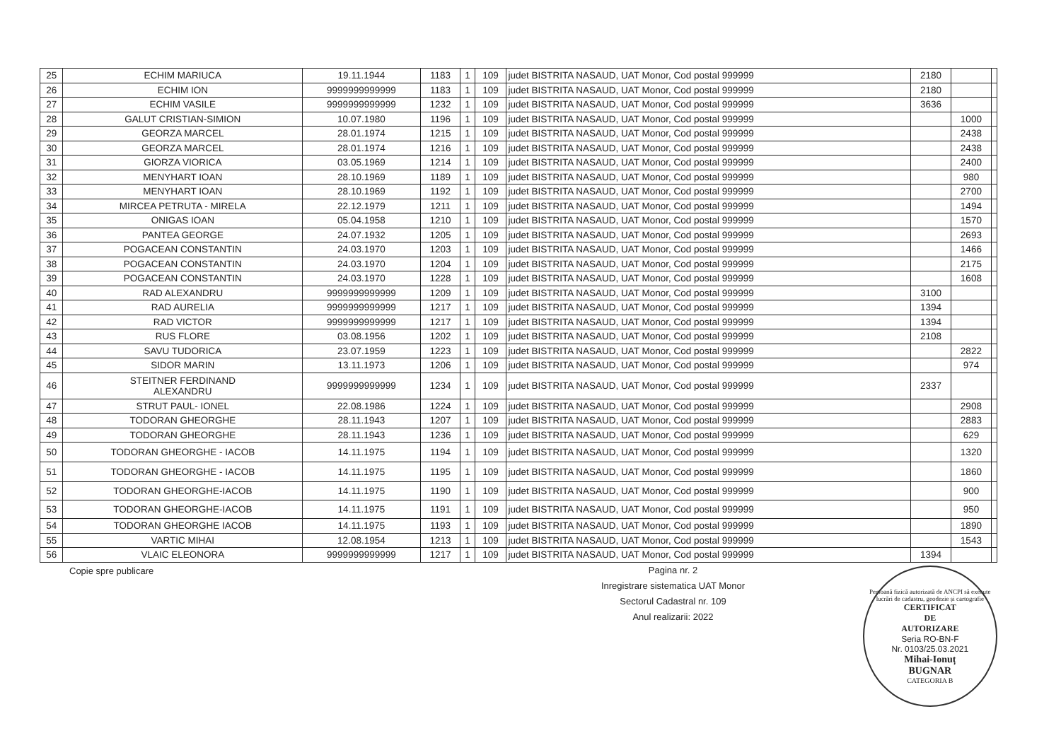| 25 | ECHIM MARIUCA | 19.11.1944 | 1183 | 1 | 109 | judet BISTRITA NASAUD, UAT Monor, Cod postal 999999 | 2180 | | |
| 26 | ECHIM ION | 9999999999999 | 1183 | 1 | 109 | judet BISTRITA NASAUD, UAT Monor, Cod postal 999999 | 2180 | | |
| 27 | ECHIM VASILE | 9999999999999 | 1232 | 1 | 109 | judet BISTRITA NASAUD, UAT Monor, Cod postal 999999 | 3636 | | |
| 28 | GALUT CRISTIAN-SIMION | 10.07.1980 | 1196 | 1 | 109 | judet BISTRITA NASAUD, UAT Monor, Cod postal 999999 | | 1000 | |
| 29 | GEORZA MARCEL | 28.01.1974 | 1215 | 1 | 109 | judet BISTRITA NASAUD, UAT Monor, Cod postal 999999 | | 2438 | |
| 30 | GEORZA MARCEL | 28.01.1974 | 1216 | 1 | 109 | judet BISTRITA NASAUD, UAT Monor, Cod postal 999999 | | 2438 | |
| 31 | GIORZA VIORICA | 03.05.1969 | 1214 | 1 | 109 | judet BISTRITA NASAUD, UAT Monor, Cod postal 999999 | | 2400 | |
| 32 | MENYHART IOAN | 28.10.1969 | 1189 | 1 | 109 | judet BISTRITA NASAUD, UAT Monor, Cod postal 999999 | | 980 | |
| 33 | MENYHART IOAN | 28.10.1969 | 1192 | 1 | 109 | judet BISTRITA NASAUD, UAT Monor, Cod postal 999999 | | 2700 | |
| 34 | MIRCEA PETRUTA - MIRELA | 22.12.1979 | 1211 | 1 | 109 | judet BISTRITA NASAUD, UAT Monor, Cod postal 999999 | | 1494 | |
| 35 | ONIGAS IOAN | 05.04.1958 | 1210 | 1 | 109 | judet BISTRITA NASAUD, UAT Monor, Cod postal 999999 | | 1570 | |
| 36 | PANTEA GEORGE | 24.07.1932 | 1205 | 1 | 109 | judet BISTRITA NASAUD, UAT Monor, Cod postal 999999 | | 2693 | |
| 37 | POGACEAN CONSTANTIN | 24.03.1970 | 1203 | 1 | 109 | judet BISTRITA NASAUD, UAT Monor, Cod postal 999999 | | 1466 | |
| 38 | POGACEAN CONSTANTIN | 24.03.1970 | 1204 | 1 | 109 | judet BISTRITA NASAUD, UAT Monor, Cod postal 999999 | | 2175 | |
| 39 | POGACEAN CONSTANTIN | 24.03.1970 | 1228 | 1 | 109 | judet BISTRITA NASAUD, UAT Monor, Cod postal 999999 | | 1608 | |
| 40 | RAD ALEXANDRU | 9999999999999 | 1209 | 1 | 109 | judet BISTRITA NASAUD, UAT Monor, Cod postal 999999 | 3100 | | |
| 41 | RAD AURELIA | 9999999999999 | 1217 | 1 | 109 | judet BISTRITA NASAUD, UAT Monor, Cod postal 999999 | 1394 | | |
| 42 | RAD VICTOR | 9999999999999 | 1217 | 1 | 109 | judet BISTRITA NASAUD, UAT Monor, Cod postal 999999 | 1394 | | |
| 43 | RUS FLORE | 03.08.1956 | 1202 | 1 | 109 | judet BISTRITA NASAUD, UAT Monor, Cod postal 999999 | 2108 | | |
| 44 | SAVU TUDORICA | 23.07.1959 | 1223 | 1 | 109 | judet BISTRITA NASAUD, UAT Monor, Cod postal 999999 | | 2822 | |
| 45 | SIDOR MARIN | 13.11.1973 | 1206 | 1 | 109 | judet BISTRITA NASAUD, UAT Monor, Cod postal 999999 | | 974 | |
| 46 | STEITNER FERDINAND ALEXANDRU | 9999999999999 | 1234 | 1 | 109 | judet BISTRITA NASAUD, UAT Monor, Cod postal 999999 | 2337 | | |
| 47 | STRUT PAUL- IONEL | 22.08.1986 | 1224 | 1 | 109 | judet BISTRITA NASAUD, UAT Monor, Cod postal 999999 | | 2908 | |
| 48 | TODORAN GHEORGHE | 28.11.1943 | 1207 | 1 | 109 | judet BISTRITA NASAUD, UAT Monor, Cod postal 999999 | | 2883 | |
| 49 | TODORAN GHEORGHE | 28.11.1943 | 1236 | 1 | 109 | judet BISTRITA NASAUD, UAT Monor, Cod postal 999999 | | 629 | |
| 50 | TODORAN GHEORGHE - IACOB | 14.11.1975 | 1194 | 1 | 109 | judet BISTRITA NASAUD, UAT Monor, Cod postal 999999 | | 1320 | |
| 51 | TODORAN GHEORGHE - IACOB | 14.11.1975 | 1195 | 1 | 109 | judet BISTRITA NASAUD, UAT Monor, Cod postal 999999 | | 1860 | |
| 52 | TODORAN GHEORGHE-IACOB | 14.11.1975 | 1190 | 1 | 109 | judet BISTRITA NASAUD, UAT Monor, Cod postal 999999 | | 900 | |
| 53 | TODORAN GHEORGHE-IACOB | 14.11.1975 | 1191 | 1 | 109 | judet BISTRITA NASAUD, UAT Monor, Cod postal 999999 | | 950 | |
| 54 | TODORAN GHEORGHE IACOB | 14.11.1975 | 1193 | 1 | 109 | judet BISTRITA NASAUD, UAT Monor, Cod postal 999999 | | 1890 | |
| 55 | VARTIC MIHAI | 12.08.1954 | 1213 | 1 | 109 | judet BISTRITA NASAUD, UAT Monor, Cod postal 999999 | | 1543 | |
| 56 | VLAIC ELEONORA | 9999999999999 | 1217 | 1 | 109 | judet BISTRITA NASAUD, UAT Monor, Cod postal 999999 | 1394 | | |
Copie spre publicare
Pagina nr. 2
Inregistrare sistematica UAT Monor
Sectorul Cadastral nr. 109
Anul realizarii: 2022
Persoană fizică autorizată de ANCPI să execute lucrări de cadastru, geodezie și cartografie
CERTIFICAT
DE
AUTORIZARE
Seria RO-BN-F
Nr. 0103/25.03.2021
Mihai-Ionuț
BUGNAR
CATEGORIA B